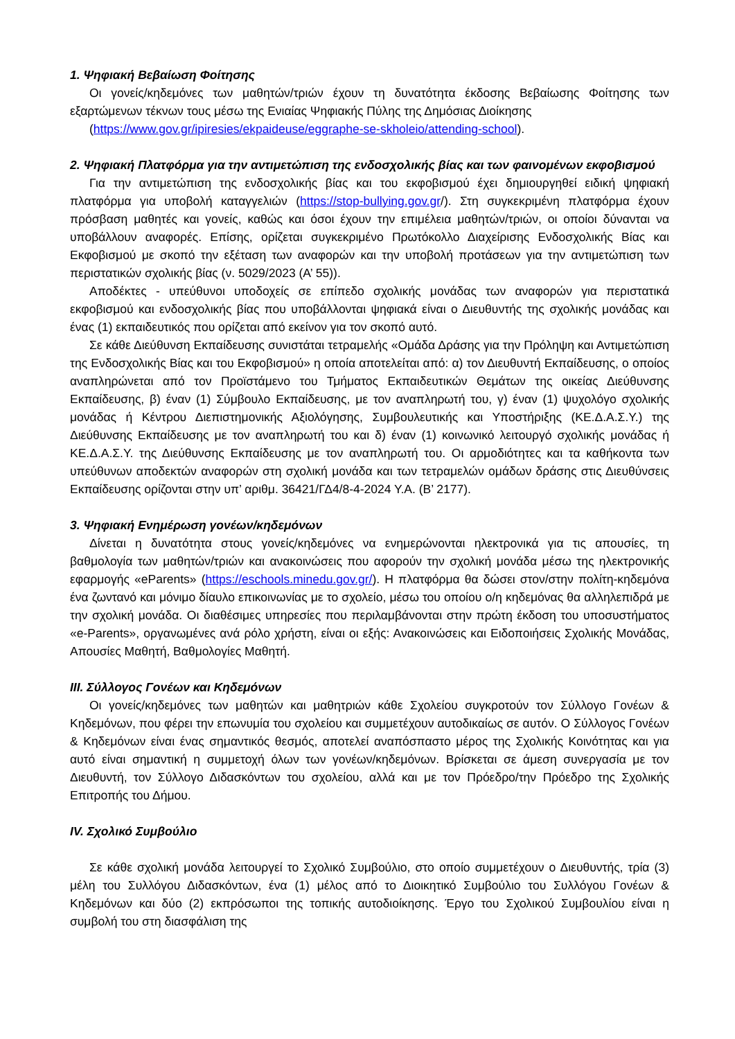1. Ψηφιακή Βεβαίωση Φοίτησης
Οι γονείς/κηδεμόνες των μαθητών/τριών έχουν τη δυνατότητα έκδοσης Βεβαίωσης Φοίτησης των εξαρτώμενων τέκνων τους μέσω της Ενιαίας Ψηφιακής Πύλης της Δημόσιας Διοίκησης
(https://www.gov.gr/ipiresies/ekpaideuse/eggraphe-se-skholeio/attending-school).
2. Ψηφιακή Πλατφόρμα για την αντιμετώπιση της ενδοσχολικής βίας και των φαινομένων εκφοβισμού
Για την αντιμετώπιση της ενδοσχολικής βίας και του εκφοβισμού έχει δημιουργηθεί ειδική ψηφιακή πλατφόρμα για υποβολή καταγγελιών (https://stop-bullying.gov.gr/). Στη συγκεκριμένη πλατφόρμα έχουν πρόσβαση μαθητές και γονείς, καθώς και όσοι έχουν την επιμέλεια μαθητών/τριών, οι οποίοι δύνανται να υποβάλλουν αναφορές. Επίσης, ορίζεται συγκεκριμένο Πρωτόκολλο Διαχείρισης Ενδοσχολικής Βίας και Εκφοβισμού με σκοπό την εξέταση των αναφορών και την υποβολή προτάσεων για την αντιμετώπιση των περιστατικών σχολικής βίας (ν. 5029/2023 (Α’ 55)).
Αποδέκτες - υπεύθυνοι υποδοχείς σε επίπεδο σχολικής μονάδας των αναφορών για περιστατικά εκφοβισμού και ενδοσχολικής βίας που υποβάλλονται ψηφιακά είναι ο Διευθυντής της σχολικής μονάδας και ένας (1) εκπαιδευτικός που ορίζεται από εκείνον για τον σκοπό αυτό.
Σε κάθε Διεύθυνση Εκπαίδευσης συνιστάται τετραμελής «Ομάδα Δράσης για την Πρόληψη και Αντιμετώπιση της Ενδοσχολικής Βίας και του Εκφοβισμού» η οποία αποτελείται από: α) τον Διευθυντή Εκπαίδευσης, ο οποίος αναπληρώνεται από τον Προϊστάμενο του Τμήματος Εκπαιδευτικών Θεμάτων της οικείας Διεύθυνσης Εκπαίδευσης, β) έναν (1) Σύμβουλο Εκπαίδευσης, με τον αναπληρωτή του, γ) έναν (1) ψυχολόγο σχολικής μονάδας ή Κέντρου Διεπιστημονικής Αξιολόγησης, Συμβουλευτικής και Υποστήριξης (ΚΕ.Δ.Α.Σ.Υ.) της Διεύθυνσης Εκπαίδευσης με τον αναπληρωτή του και δ) έναν (1) κοινωνικό λειτουργό σχολικής μονάδας ή ΚΕ.Δ.Α.Σ.Υ. της Διεύθυνσης Εκπαίδευσης με τον αναπληρωτή του. Οι αρμοδιότητες και τα καθήκοντα των υπεύθυνων αποδεκτών αναφορών στη σχολική μονάδα και των τετραμελών ομάδων δράσης στις Διευθύνσεις Εκπαίδευσης ορίζονται στην υπ’ αριθμ. 36421/ΓΔ4/8-4-2024 Υ.Α. (Β’ 2177).
3. Ψηφιακή Ενημέρωση γονέων/κηδεμόνων
Δίνεται η δυνατότητα στους γονείς/κηδεμόνες να ενημερώνονται ηλεκτρονικά για τις απουσίες, τη βαθμολογία των μαθητών/τριών και ανακοινώσεις που αφορούν την σχολική μονάδα μέσω της ηλεκτρονικής εφαρμογής «eParents» (https://eschools.minedu.gov.gr/). Η πλατφόρμα θα δώσει στον/στην πολίτη-κηδεμόνα ένα ζωντανό και μόνιμο δίαυλο επικοινωνίας με το σχολείο, μέσω του οποίου ο/η κηδεμόνας θα αλληλεπιδρά με την σχολική μονάδα. Οι διαθέσιμες υπηρεσίες που περιλαμβάνονται στην πρώτη έκδοση του υποσυστήματος «e-Parents», οργανωμένες ανά ρόλο χρήστη, είναι οι εξής: Ανακοινώσεις και Ειδοποιήσεις Σχολικής Μονάδας, Απουσίες Μαθητή, Βαθμολογίες Μαθητή.
III. Σύλλογος Γονέων και Κηδεμόνων
Οι γονείς/κηδεμόνες των μαθητών και μαθητριών κάθε Σχολείου συγκροτούν τον Σύλλογο Γονέων & Κηδεμόνων, που φέρει την επωνυμία του σχολείου και συμμετέχουν αυτοδικαίως σε αυτόν. Ο Σύλλογος Γονέων & Κηδεμόνων είναι ένας σημαντικός θεσμός, αποτελεί αναπόσπαστο μέρος της Σχολικής Κοινότητας και για αυτό είναι σημαντική η συμμετοχή όλων των γονέων/κηδεμόνων. Βρίσκεται σε άμεση συνεργασία με τον Διευθυντή, τον Σύλλογο Διδασκόντων του σχολείου, αλλά και με τον Πρόεδρο/την Πρόεδρο της Σχολικής Επιτροπής του Δήμου.
IV. Σχολικό Συμβούλιο
Σε κάθε σχολική μονάδα λειτουργεί το Σχολικό Συμβούλιο, στο οποίο συμμετέχουν ο Διευθυντής, τρία (3) μέλη του Συλλόγου Διδασκόντων, ένα (1) μέλος από το Διοικητικό Συμβούλιο του Συλλόγου Γονέων & Κηδεμόνων και δύο (2) εκπρόσωποι της τοπικής αυτοδιοίκησης. Έργο του Σχολικού Συμβουλίου είναι η συμβολή του στη διασφάλιση της